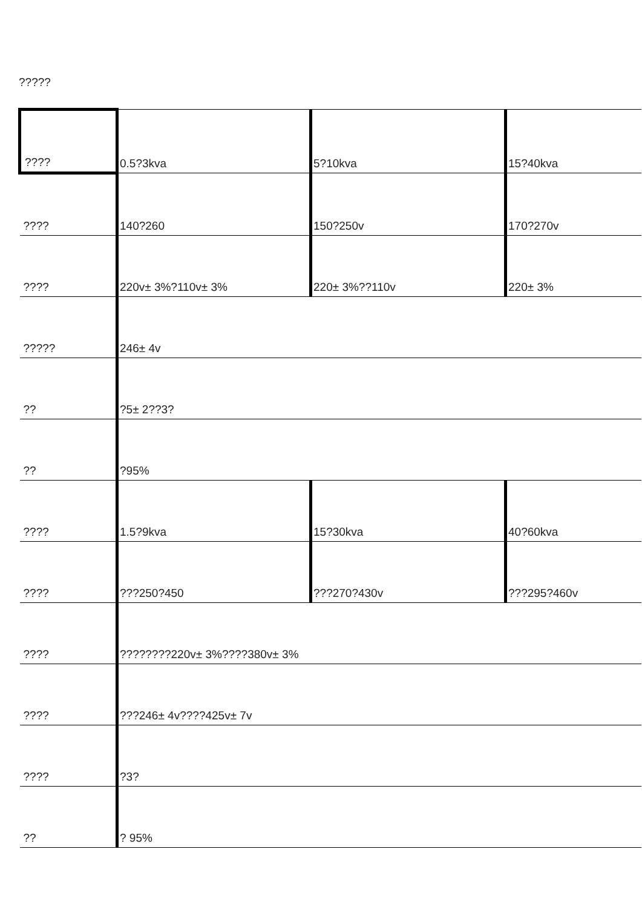?????
| ???? | 0.5?3kva | 5?10kva | 15?40kva |
| ???? | 140?260 | 150?250v | 170?270v |
| ???? | 220v± 3%?110v± 3% | 220± 3%??110v | 220± 3% |
| ????? | 246± 4v | | |
| ?? | ?5± 2??3? | | |
| ?? | ?95% | | |
| ???? | 1.5?9kva | 15?30kva | 40?60kva |
| ???? | ???250?450 | ???270?430v | ???295?460v |
| ???? | ????????220v± 3%????380v± 3% | | |
| ???? | ???246± 4v????425v± 7v | | |
| ???? | ?3? | | |
| ?? | ? 95% | | |